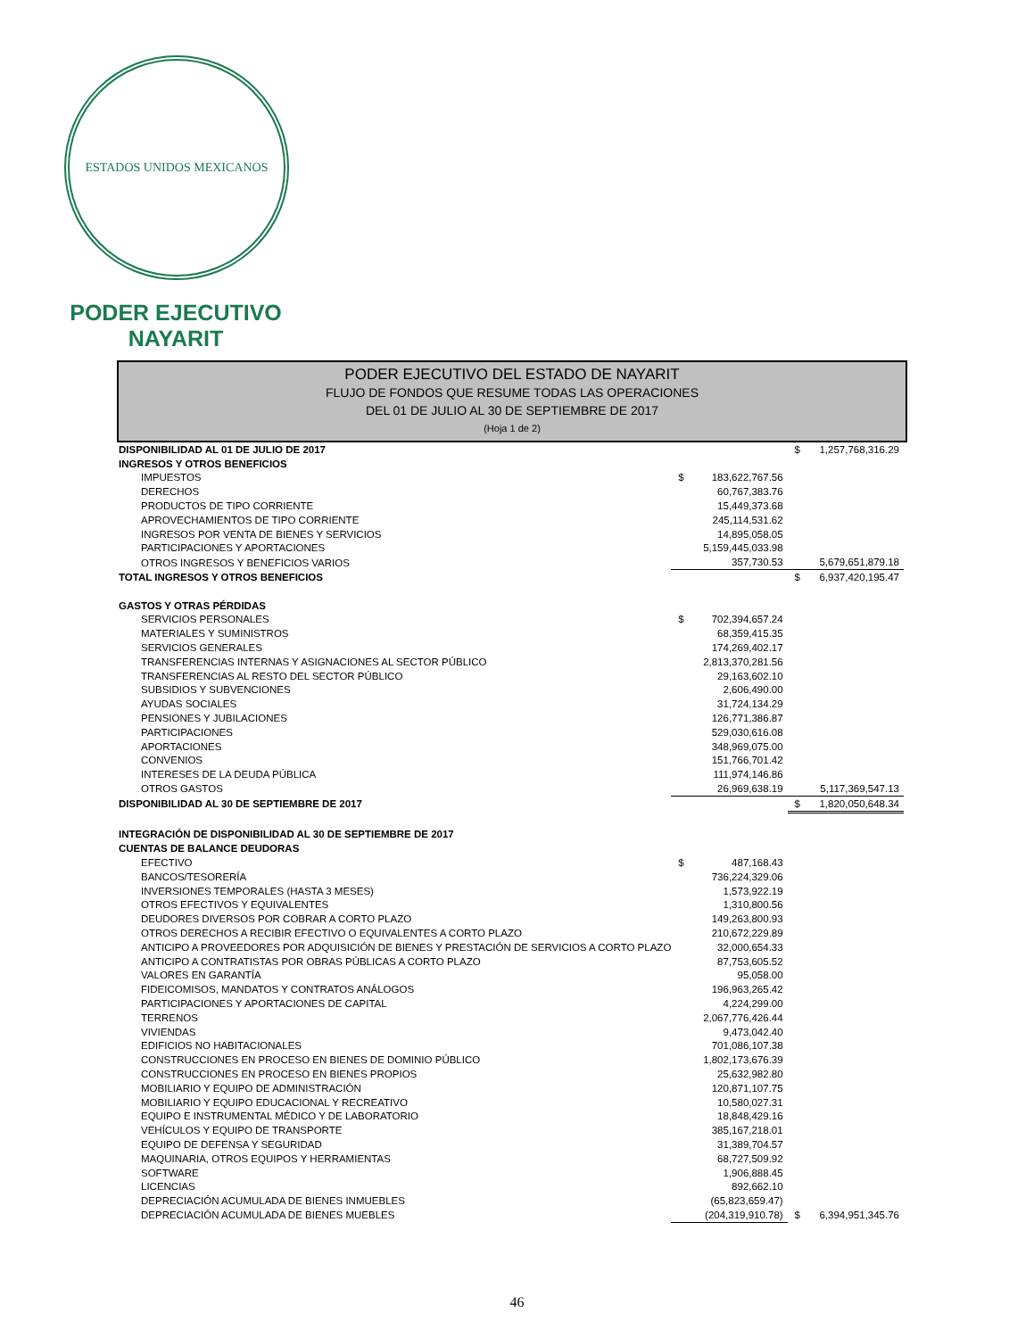ESTADOS UNIDOS MEXICANOS
PODER EJECUTIVO
NAYARIT
PODER EJECUTIVO DEL ESTADO DE NAYARIT
FLUJO DE FONDOS QUE RESUME TODAS LAS OPERACIONES
DEL 01 DE JULIO AL 30 DE SEPTIEMBRE DE 2017
(Hoja 1 de 2)
| DISPONIBILIDAD AL 01 DE JULIO DE 2017 | | | $ | 1,257,768,316.29 |
| INGRESOS Y OTROS BENEFICIOS | | | | |
| IMPUESTOS | $ | 183,622,767.56 | | |
| DERECHOS | | 60,767,383.76 | | |
| PRODUCTOS DE TIPO CORRIENTE | | 15,449,373.68 | | |
| APROVECHAMIENTOS DE TIPO CORRIENTE | | 245,114,531.62 | | |
| INGRESOS POR VENTA DE BIENES Y SERVICIOS | | 14,895,058.05 | | |
| PARTICIPACIONES Y APORTACIONES | | 5,159,445,033.98 | | |
| OTROS INGRESOS Y BENEFICIOS VARIOS | | 357,730.53 | | 5,679,651,879.18 |
| TOTAL INGRESOS Y OTROS BENEFICIOS | | | $ | 6,937,420,195.47 |
| GASTOS Y OTRAS PÉRDIDAS | | | | |
| SERVICIOS PERSONALES | $ | 702,394,657.24 | | |
| MATERIALES Y SUMINISTROS | | 68,359,415.35 | | |
| SERVICIOS GENERALES | | 174,269,402.17 | | |
| TRANSFERENCIAS INTERNAS Y ASIGNACIONES AL SECTOR PÚBLICO | | 2,813,370,281.56 | | |
| TRANSFERENCIAS AL RESTO DEL SECTOR PÚBLICO | | 29,163,602.10 | | |
| SUBSIDIOS Y SUBVENCIONES | | 2,606,490.00 | | |
| AYUDAS SOCIALES | | 31,724,134.29 | | |
| PENSIONES Y JUBILACIONES | | 126,771,386.87 | | |
| PARTICIPACIONES | | 529,030,616.08 | | |
| APORTACIONES | | 348,969,075.00 | | |
| CONVENIOS | | 151,766,701.42 | | |
| INTERESES DE LA DEUDA PÚBLICA | | 111,974,146.86 | | |
| OTROS GASTOS | | 26,969,638.19 | | 5,117,369,547.13 |
| DISPONIBILIDAD AL 30 DE SEPTIEMBRE DE 2017 | | | $ | 1,820,050,648.34 |
| INTEGRACIÓN DE DISPONIBILIDAD AL 30 DE SEPTIEMBRE DE 2017 | | | | |
| CUENTAS DE BALANCE DEUDORAS | | | | |
| EFECTIVO | $ | 487,168.43 | | |
| BANCOS/TESORERÍA | | 736,224,329.06 | | |
| INVERSIONES TEMPORALES (HASTA 3 MESES) | | 1,573,922.19 | | |
| OTROS EFECTIVOS Y EQUIVALENTES | | 1,310,800.56 | | |
| DEUDORES DIVERSOS POR COBRAR A CORTO PLAZO | | 149,263,800.93 | | |
| OTROS DERECHOS A RECIBIR EFECTIVO O EQUIVALENTES A CORTO PLAZO | | 210,672,229.89 | | |
| ANTICIPO A PROVEEDORES POR ADQUISICIÓN DE BIENES Y PRESTACIÓN DE SERVICIOS A CORTO PLAZO | | 32,000,654.33 | | |
| ANTICIPO A CONTRATISTAS POR OBRAS PÚBLICAS A CORTO PLAZO | | 87,753,605.52 | | |
| VALORES EN GARANTÍA | | 95,058.00 | | |
| FIDEICOMISOS, MANDATOS Y CONTRATOS ANÁLOGOS | | 196,963,265.42 | | |
| PARTICIPACIONES Y APORTACIONES DE CAPITAL | | 4,224,299.00 | | |
| TERRENOS | | 2,067,776,426.44 | | |
| VIVIENDAS | | 9,473,042.40 | | |
| EDIFICIOS NO HABITACIONALES | | 701,086,107.38 | | |
| CONSTRUCCIONES EN PROCESO EN BIENES DE DOMINIO PÚBLICO | | 1,802,173,676.39 | | |
| CONSTRUCCIONES EN PROCESO EN BIENES PROPIOS | | 25,632,982.80 | | |
| MOBILIARIO Y EQUIPO DE ADMINISTRACIÓN | | 120,871,107.75 | | |
| MOBILIARIO Y EQUIPO EDUCACIONAL Y RECREATIVO | | 10,580,027.31 | | |
| EQUIPO E INSTRUMENTAL MÉDICO Y DE LABORATORIO | | 18,848,429.16 | | |
| VEHÍCULOS Y EQUIPO DE TRANSPORTE | | 385,167,218.01 | | |
| EQUIPO DE DEFENSA Y SEGURIDAD | | 31,389,704.57 | | |
| MAQUINARIA, OTROS EQUIPOS Y HERRAMIENTAS | | 68,727,509.92 | | |
| SOFTWARE | | 1,906,888.45 | | |
| LICENCIAS | | 892,662.10 | | |
| DEPRECIACIÓN ACUMULADA DE BIENES INMUEBLES | | (65,823,659.47) | | |
| DEPRECIACIÓN ACUMULADA DE BIENES MUEBLES | | (204,319,910.78) | $ | 6,394,951,345.76 |
46